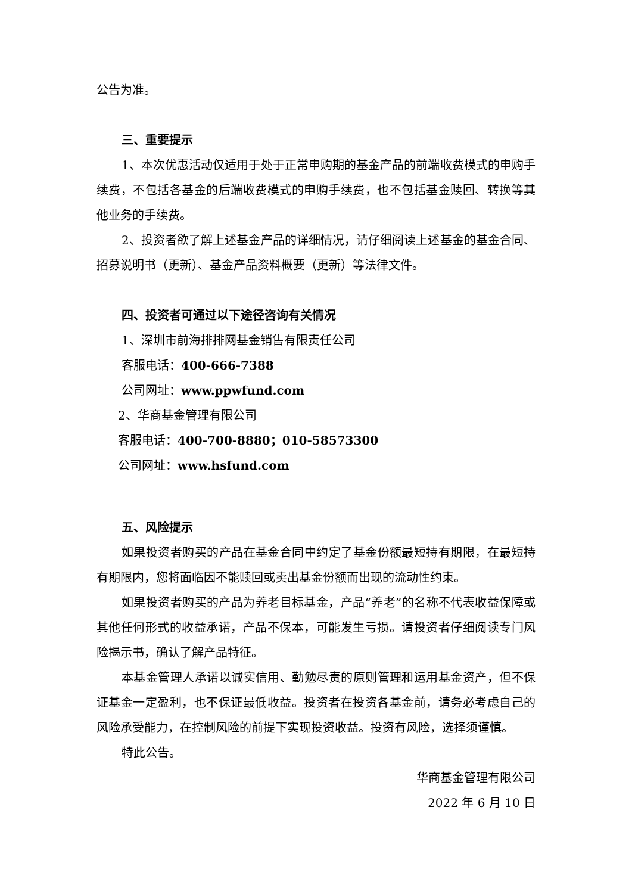公告为准。
三、重要提示
1、本次优惠活动仅适用于处于正常申购期的基金产品的前端收费模式的申购手续费，不包括各基金的后端收费模式的申购手续费，也不包括基金赎回、转换等其他业务的手续费。
2、投资者欲了解上述基金产品的详细情况，请仔细阅读上述基金的基金合同、招募说明书（更新）、基金产品资料概要（更新）等法律文件。
四、投资者可通过以下途径咨询有关情况
1、深圳市前海排排网基金销售有限责任公司
客服电话：400-666-7388
公司网址：www.ppwfund.com
2、华商基金管理有限公司
客服电话：400-700-8880；010-58573300
公司网址：www.hsfund.com
五、风险提示
如果投资者购买的产品在基金合同中约定了基金份额最短持有期限，在最短持有期限内，您将面临因不能赎回或卖出基金份额而出现的流动性约束。
如果投资者购买的产品为养老目标基金，产品“养老”的名称不代表收益保障或其他任何形式的收益承诺，产品不保本，可能发生亏损。请投资者仔细阅读专门风险揭示书，确认了解产品特征。
本基金管理人承诺以诚实信用、勤勉尽责的原则管理和运用基金资产，但不保证基金一定盈利，也不保证最低收益。投资者在投资各基金前，请务必考虑自己的风险承受能力，在控制风险的前提下实现投资收益。投资有风险，选择须谨慎。
特此公告。
华商基金管理有限公司
2022 年 6 月 10 日